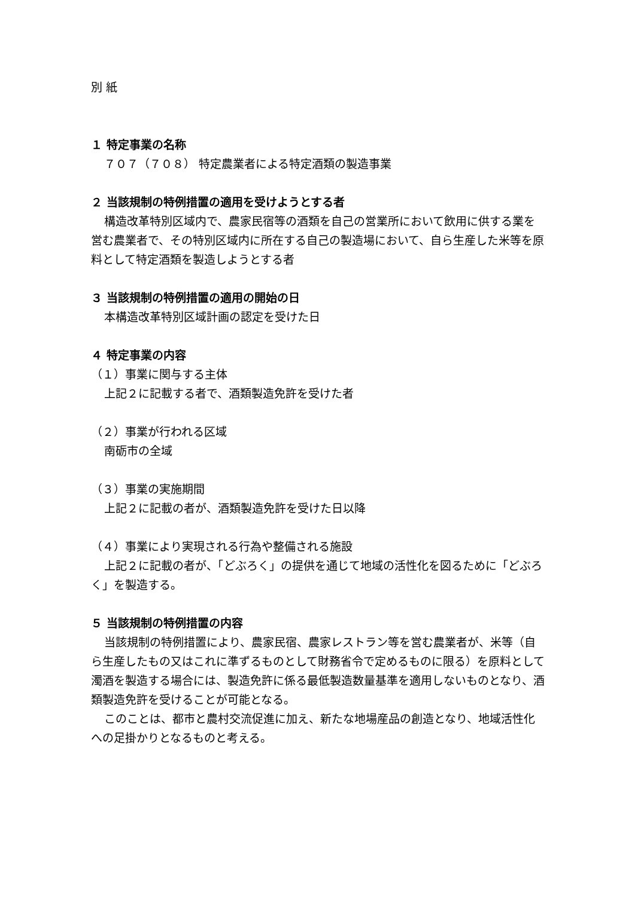別 紙
１ 特定事業の名称
７０７（７０８） 特定農業者による特定酒類の製造事業
２ 当該規制の特例措置の適用を受けようとする者
構造改革特別区域内で、農家民宿等の酒類を自己の営業所において飲用に供する業を営む農業者で、その特別区域内に所在する自己の製造場において、自ら生産した米等を原料として特定酒類を製造しようとする者
３ 当該規制の特例措置の適用の開始の日
本構造改革特別区域計画の認定を受けた日
４ 特定事業の内容
（１）事業に関与する主体
上記２に記載する者で、酒類製造免許を受けた者
（２）事業が行われる区域
南砺市の全域
（３）事業の実施期間
上記２に記載の者が、酒類製造免許を受けた日以降
（４）事業により実現される行為や整備される施設
上記２に記載の者が、「どぶろく」の提供を通じて地域の活性化を図るために「どぶろく」を製造する。
５ 当該規制の特例措置の内容
当該規制の特例措置により、農家民宿、農家レストラン等を営む農業者が、米等（自ら生産したもの又はこれに準ずるものとして財務省令で定めるものに限る）を原料として濁酒を製造する場合には、製造免許に係る最低製造数量基準を適用しないものとなり、酒類製造免許を受けることが可能となる。
このことは、都市と農村交流促進に加え、新たな地場産品の創造となり、地域活性化への足掛かりとなるものと考える。